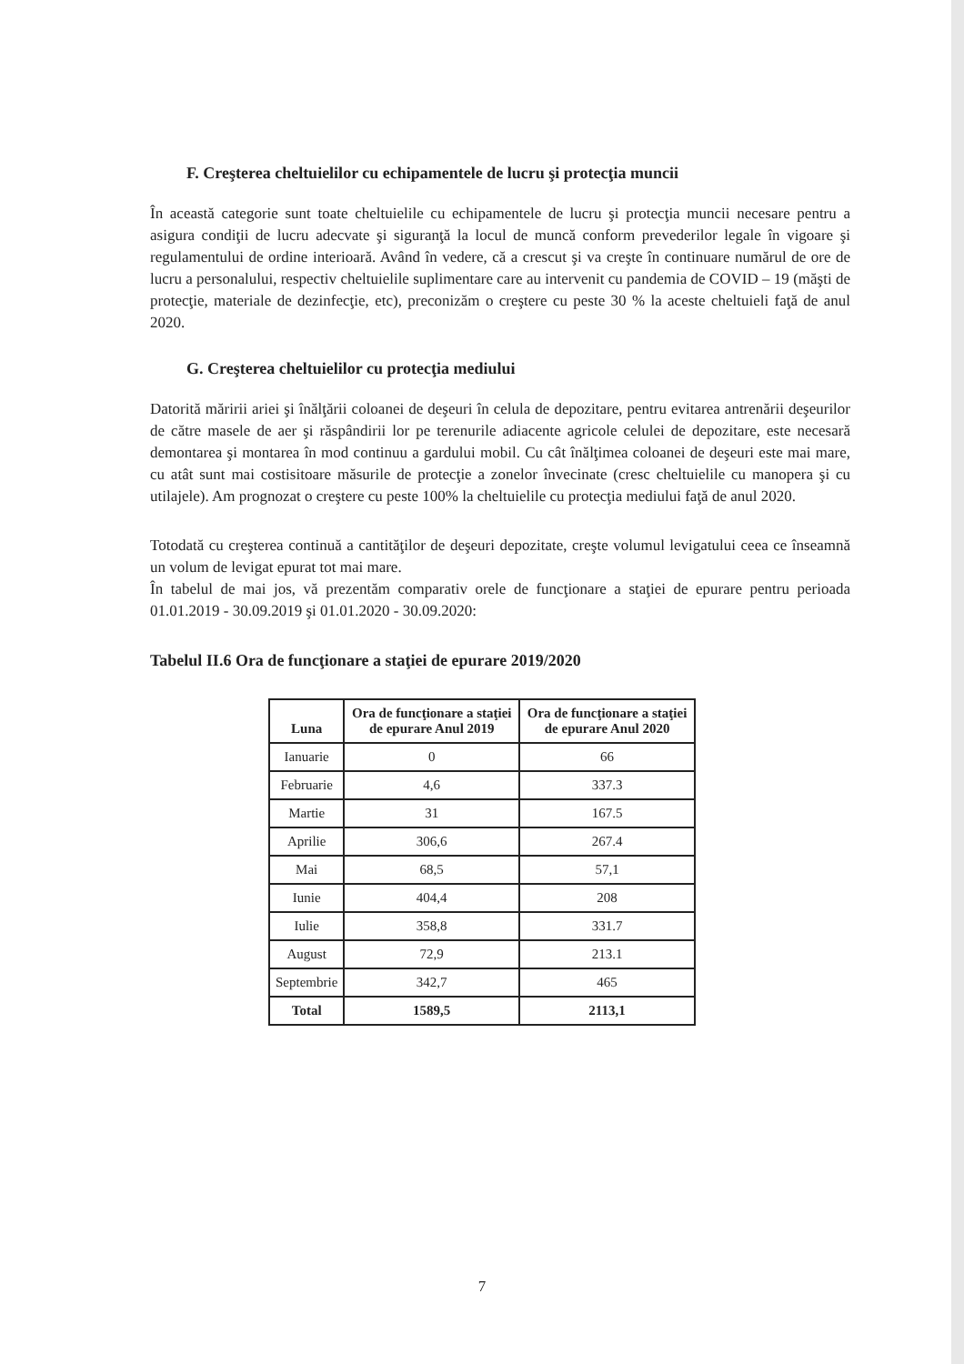F. Creşterea cheltuielilor cu echipamentele de lucru şi protecţia muncii
În această categorie sunt toate cheltuielile cu echipamentele de lucru şi protecţia muncii necesare pentru a asigura condiţii de lucru adecvate şi siguranţă la locul de muncă conform prevederilor legale în vigoare şi regulamentului de ordine interioară. Având în vedere, că a crescut şi va creşte în continuare numărul de ore de lucru a personalului, respectiv cheltuielile suplimentare care au intervenit cu pandemia de COVID – 19 (măşti de protecţie, materiale de dezinfecţie, etc), preconizăm o creştere cu peste 30 % la aceste cheltuieli faţă de anul 2020.
G. Creşterea cheltuielilor cu protecţia mediului
Datorită măririi ariei şi înălţării coloanei de deşeuri în celula de depozitare, pentru evitarea antrenării deşeurilor de către masele de aer şi răspândirii lor pe terenurile adiacente agricole celulei de depozitare, este necesară demontarea şi montarea în mod continuu a gardului mobil. Cu cât înălţimea coloanei de deşeuri este mai mare, cu atât sunt mai costisitoare măsurile de protecţie a zonelor învecinate (cresc cheltuielile cu manopera şi cu utilajele). Am prognozat o creştere cu peste 100% la cheltuielile cu protecţia mediului faţă de anul 2020.
Totodată cu creşterea continuă a cantităţilor de deşeuri depozitate, creşte volumul levigatului ceea ce înseamnă un volum de levigat epurat tot mai mare.
În tabelul de mai jos, vă prezentăm comparativ orele de funcţionare a staţiei de epurare pentru perioada 01.01.2019 - 30.09.2019 şi 01.01.2020 - 30.09.2020:
Tabelul II.6 Ora de funcţionare a staţiei de epurare 2019/2020
| Luna | Ora de funcţionare a staţiei de epurare Anul 2019 | Ora de funcţionare a staţiei de epurare Anul 2020 |
| --- | --- | --- |
| Ianuarie | 0 | 66 |
| Februarie | 4,6 | 337.3 |
| Martie | 31 | 167.5 |
| Aprilie | 306,6 | 267.4 |
| Mai | 68,5 | 57,1 |
| Iunie | 404,4 | 208 |
| Iulie | 358,8 | 331.7 |
| August | 72,9 | 213.1 |
| Septembrie | 342,7 | 465 |
| Total | 1589,5 | 2113,1 |
7